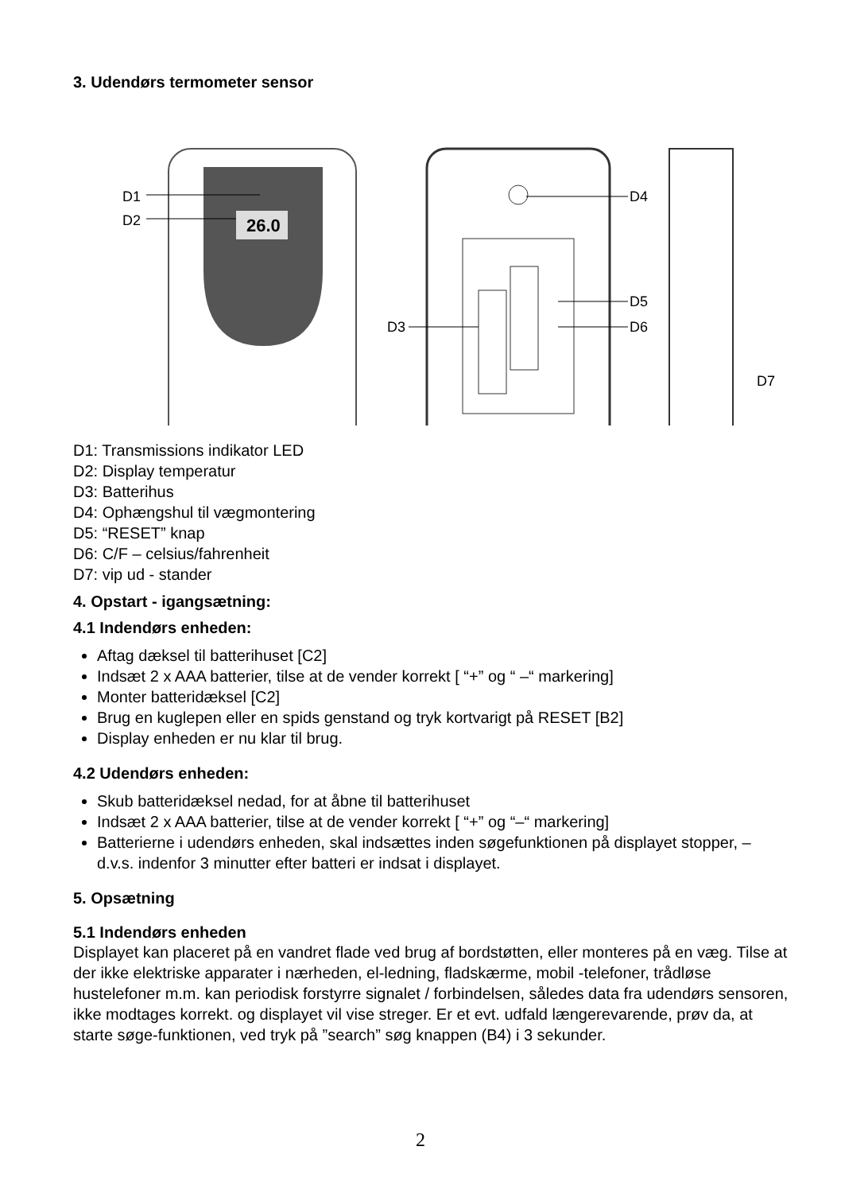3. Udendørs termometer sensor
26.0
D1
D2
D4
D5
D6
D3
D7
D1: Transmissions indikator LED
D2: Display temperatur
D3: Batterihus
D4: Ophængshul til vægmontering
D5: “RESET” knap
D6: C/F – celsius/fahrenheit
D7: vip ud - stander
4. Opstart - igangsætning:
4.1 Indendørs enheden:
Aftag dæksel til batterihuset [C2]
Indsæt 2 x AAA batterier, tilse at de vender korrekt [ “+” og “ –“ markering]
Monter batteridæksel [C2]
Brug en kuglepen eller en spids genstand og tryk kortvarigt på RESET [B2]
Display enheden er nu klar til brug.
4.2 Udendørs enheden:
Skub batteridæksel nedad, for at åbne til batterihuset
Indsæt 2 x AAA batterier, tilse at de vender korrekt [ “+” og “–“ markering]
Batterierne i udendørs enheden, skal indsættes inden søgefunktionen på displayet stopper, – d.v.s. indenfor 3 minutter efter batteri er indsat i displayet.
5. Opsætning
5.1 Indendørs enheden
Displayet kan placeret på en vandret flade ved brug af bordstøtten, eller monteres på en væg. Tilse at der ikke elektriske apparater i nærheden, el-ledning, fladskærme, mobil -telefoner, trådløse hustelefoner m.m. kan periodisk forstyrre signalet / forbindelsen, således data fra udendørs sensoren, ikke modtages korrekt. og displayet vil vise streger. Er et evt. udfald længerevarende, prøv da, at starte søge-funktionen, ved tryk på ”search” søg knappen (B4) i 3 sekunder.
2